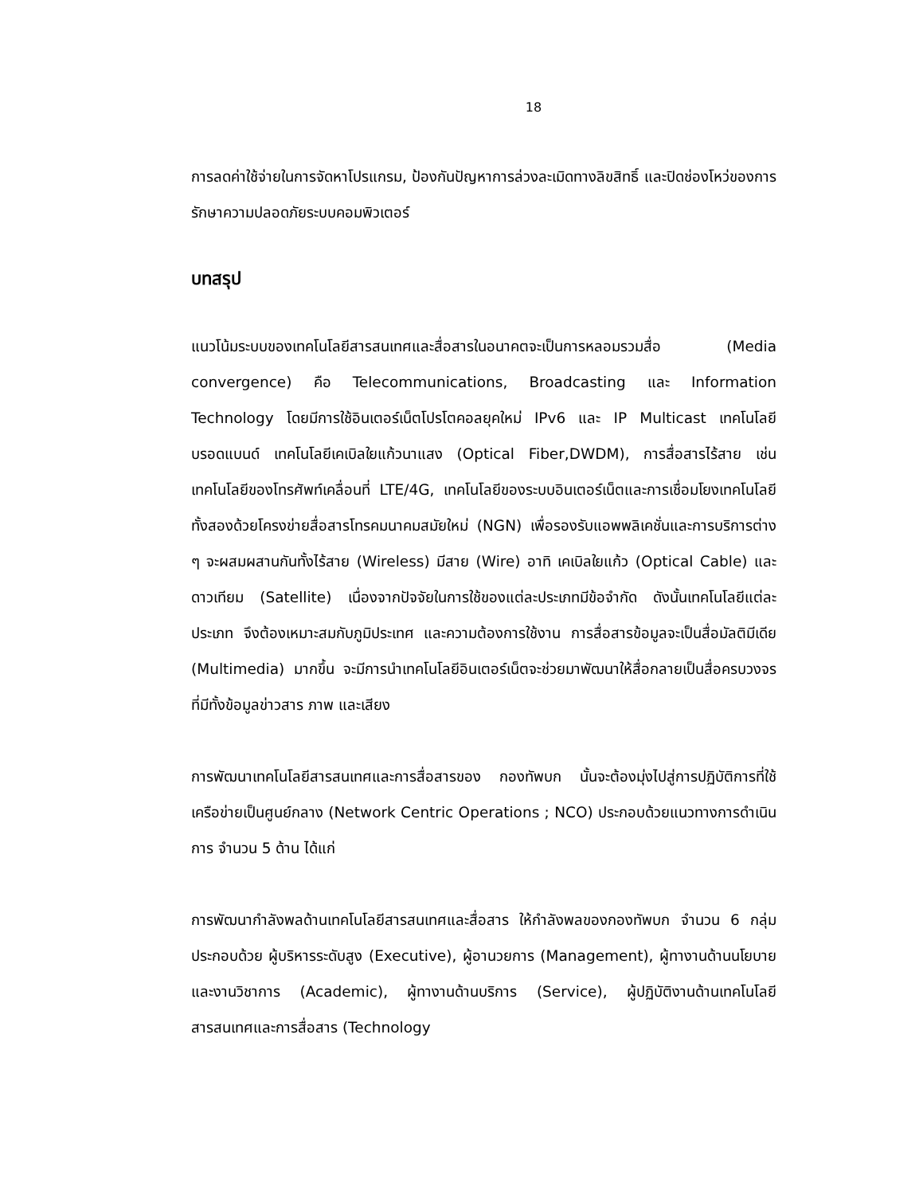18
การลดค่าใช้จ่ายในการจัดหาโปรแกรม, ป้องกันปัญหาการล่วงละเมิดทางลิขสิทธิ์ และปิดช่องโหว่ของการรักษาความปลอดภัยระบบคอมพิวเตอร์
บทสรุป
แนวโน้มระบบของเทคโนโลยีสารสนเทศและสื่อสารในอนาคตจะเป็นการหลอมรวมสื่อ (Media convergence) คือ Telecommunications, Broadcasting และ Information Technology โดยมีการใช้อินเตอร์เน็ตโปรโตคอลยุคใหม่ IPv6 และ IP Multicast เทคโนโลยีบรอดแบนด์ เทคโนโลยีเคเบิลใยแก้วนาแสง (Optical Fiber,DWDM), การสื่อสารไร้สาย เช่น เทคโนโลยีของโทรศัพท์เคลื่อนที่ LTE/4G, เทคโนโลยีของระบบอินเตอร์เน็ตและการเชื่อมโยงเทคโนโลยีทั้งสองด้วยโครงข่ายสื่อสารโทรคมนาคมสมัยใหม่ (NGN) เพื่อรองรับแอพพลิเคชั่นและการบริการต่าง ๆ จะผสมผสานกันทั้งไร้สาย (Wireless) มีสาย (Wire) อาทิ เคเบิลใยแก้ว (Optical Cable) และดาวเทียม (Satellite) เนื่องจากปัจจัยในการใช้ของแต่ละประเภทมีข้อจำกัด ดังนั้นเทคโนโลยีแต่ละประเภท จึงต้องเหมาะสมกับภูมิประเทศ และความต้องการใช้งาน การสื่อสารข้อมูลจะเป็นสื่อมัลติมีเดีย (Multimedia) มากขึ้น จะมีการนำเทคโนโลยีอินเตอร์เน็ตจะช่วยมาพัฒนาให้สื่อกลายเป็นสื่อครบวงจร ที่มีทั้งข้อมูลข่าวสาร ภาพ และเสียง
การพัฒนาเทคโนโลยีสารสนเทศและการสื่อสารของ กองทัพบก นั้นจะต้องมุ่งไปสู่การปฏิบัติการที่ใช้เครือข่ายเป็นศูนย์กลาง (Network Centric Operations ; NCO) ประกอบด้วยแนวทางการดำเนินการ จำนวน 5 ด้าน ได้แก่
การพัฒนากำลังพลด้านเทคโนโลยีสารสนเทศและสื่อสาร ให้กำลังพลของกองทัพบก จำนวน 6 กลุ่ม ประกอบด้วย ผู้บริหารระดับสูง (Executive), ผู้อานวยการ (Management), ผู้ทางานด้านนโยบายและงานวิชาการ (Academic), ผู้ทางานด้านบริการ (Service), ผู้ปฏิบัติงานด้านเทคโนโลยีสารสนเทศและการสื่อสาร (Technology